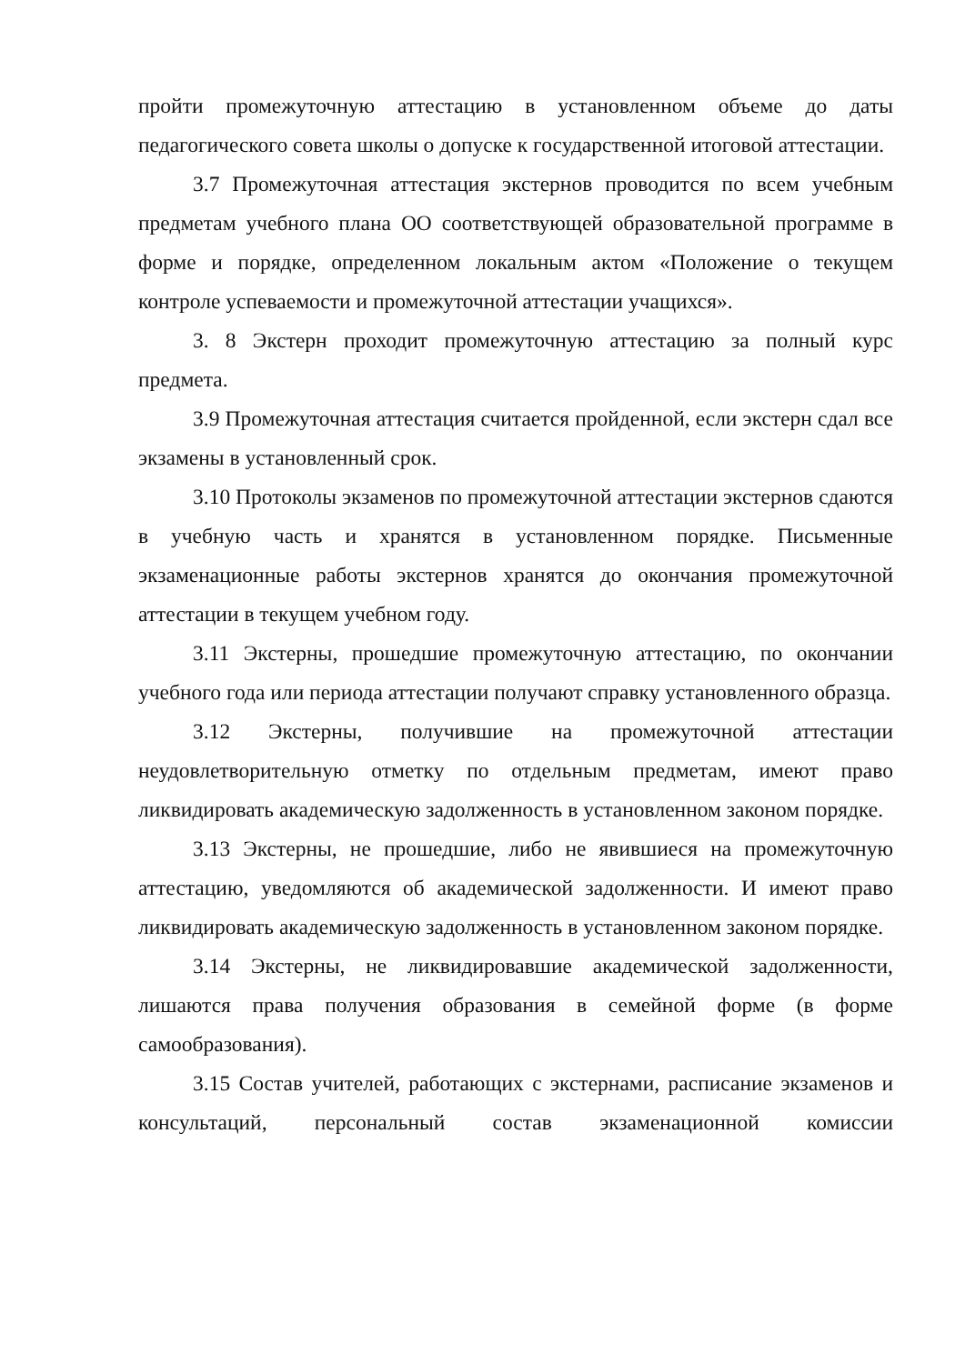пройти промежуточную аттестацию в установленном объеме до даты педагогического совета школы о допуске к государственной итоговой аттестации.
3.7 Промежуточная аттестация экстернов проводится по всем учебным предметам учебного плана ОО соответствующей образовательной программе в форме и порядке, определенном локальным актом «Положение о текущем контроле успеваемости и промежуточной аттестации учащихся».
3. 8 Экстерн проходит промежуточную аттестацию за полный курс предмета.
3.9 Промежуточная аттестация считается пройденной, если экстерн сдал все экзамены в установленный срок.
3.10 Протоколы экзаменов по промежуточной аттестации экстернов сдаются в учебную часть и хранятся в установленном порядке. Письменные экзаменационные работы экстернов хранятся до окончания промежуточной аттестации в текущем учебном году.
3.11 Экстерны, прошедшие промежуточную аттестацию, по окончании учебного года или периода аттестации получают справку установленного образца.
3.12 Экстерны, получившие на промежуточной аттестации неудовлетворительную отметку по отдельным предметам, имеют право ликвидировать академическую задолженность в установленном законом порядке.
3.13 Экстерны, не прошедшие, либо не явившиеся на промежуточную аттестацию, уведомляются об академической задолженности. И имеют право ликвидировать академическую задолженность в установленном законом порядке.
3.14 Экстерны, не ликвидировавшие академической задолженности, лишаются права получения образования в семейной форме (в форме самообразования).
3.15 Состав учителей, работающих с экстернами, расписание экзаменов и консультаций, персональный состав экзаменационной комиссии